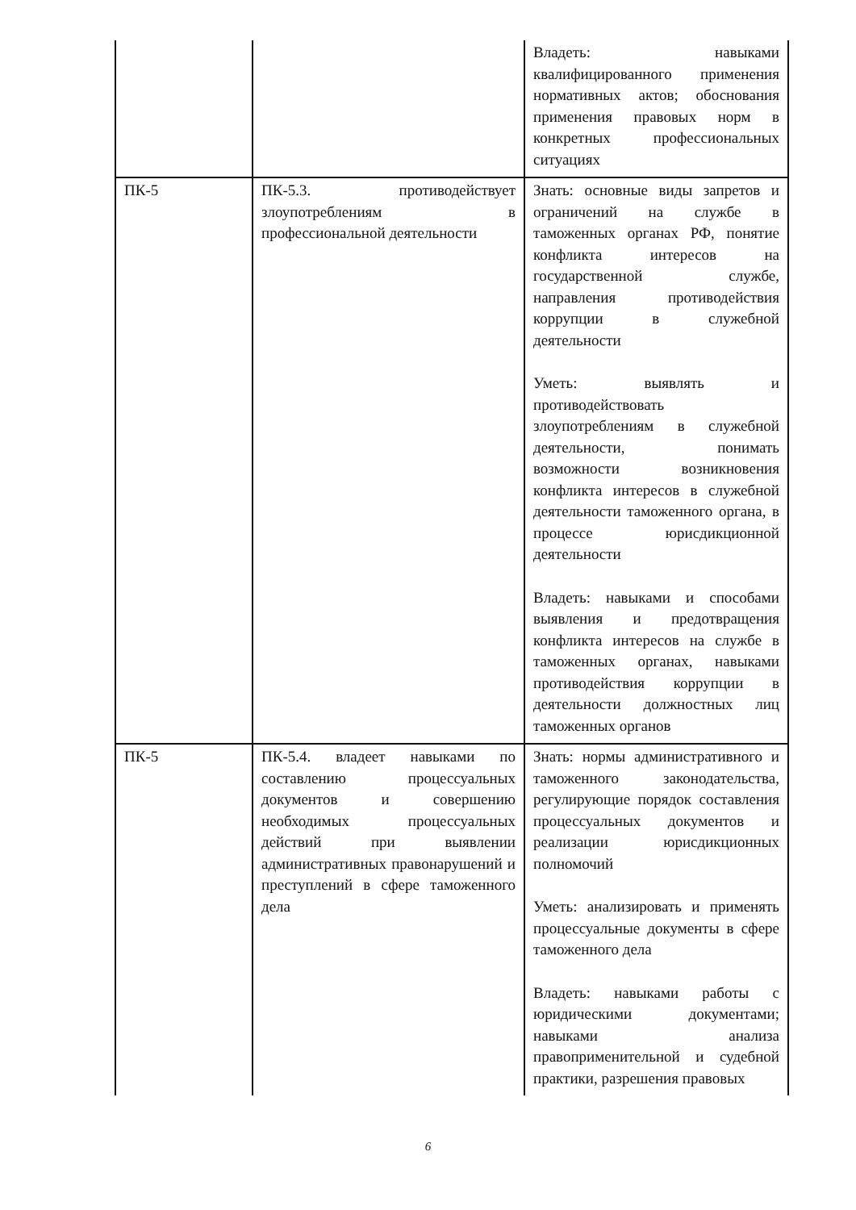| | | Владеть: навыками квалифицированного применения нормативных актов; обоснования применения правовых норм в конкретных профессиональных ситуациях |
| ПК-5 | ПК-5.3. противодействует злоупотреблениям в профессиональной деятельности | Знать: основные виды запретов и ограничений на службе в таможенных органах РФ, понятие конфликта интересов на государственной службе, направления противодействия коррупции в служебной деятельности Уметь: выявлять и противодействовать злоупотреблениям в служебной деятельности, понимать возможности возникновения конфликта интересов в служебной деятельности таможенного органа, в процессе юрисдикционной деятельности Владеть: навыками и способами выявления и предотвращения конфликта интересов на службе в таможенных органах, навыками противодействия коррупции в деятельности должностных лиц таможенных органов |
| ПК-5 | ПК-5.4. владеет навыками по составлению процессуальных документов и совершению необходимых процессуальных действий при выявлении административных правонарушений и преступлений в сфере таможенного дела | Знать: нормы административного и таможенного законодательства, регулирующие порядок составления процессуальных документов и реализации юрисдикционных полномочий Уметь: анализировать и применять процессуальные документы в сфере таможенного дела Владеть: навыками работы с юридическими документами; навыками анализа правоприменительной и судебной практики, разрешения правовых |
6